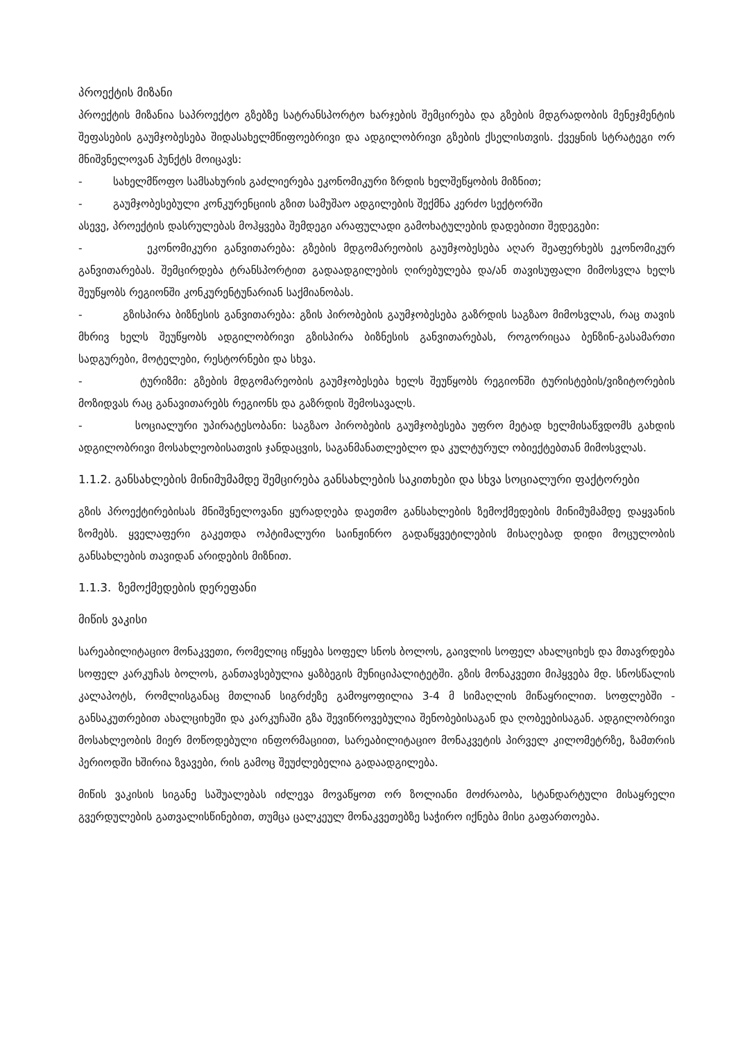პროექტის მიზანი
პროექტის მიზანია საპროექტო გზებზე სატრანსპორტო ხარჯების შემცირება და გზების მდგრადობის მენეჯმენტის შეფასების გაუმჯობესება შიდასახელმწიფოებრივი და ადგილობრივი გზების ქსელისთვის. ქვეყნის სტრატეგი ორ მნიშვნელოვან პუნქტს მოიცავს:
- სახელმწოფო სამსახურის გაძლიერება ეკონომიკური ზრდის ხელშეწყობის მიზნით;
- გაუმჯობესებული კონკურენციის გზით სამუშაო ადგილების შექმნა კერძო სექტორში
ასევე, პროექტის დასრულებას მოჰყვება შემდეგი არაფულადი გამოხატულების დადებითი შედეგები:
- ეკონომიკური განვითარება: გზების მდგომარეობის გაუმჯობესება აღარ შეაფერხებს ეკონომიკურ განვითარებას. შემცირდება ტრანსპორტით გადაადგილების ღირებულება და/ან თავისუფალი მიმოსვლა ხელს შეუწყობს რეგიონში კონკურენტუნარიან საქმიანობას.
- გზისპირა ბიზნესის განვითარება: გზის პირობების გაუმჯობესება გაზრდის საგზაო მიმოსვლას, რაც თავის მხრივ ხელს შეუწყობს ადგილობრივი გზისპირა ბიზნესის განვითარებას, როგორიცაა ბენზინ-გასამართი სადგურები, მოტელები, რესტორნები და სხვა.
- ტურიზმი: გზების მდგომარეობის გაუმჯობესება ხელს შეუწყობს რეგიონში ტურისტების/ვიზიტორების მოზიდვას რაც განავითარებს რეგიონს და გაზრდის შემოსავალს.
- სოციალური უპირატესობანი: საგზაო პირობების გაუმჯობესება უფრო მეტად ხელმისაწვდომს გახდის ადგილობრივი მოსახლეობისათვის ჯანდაცვის, საგანმანათლებლო და კულტურულ ობიექტებთან მიმოსვლას.
1.1.2. განსახლების მინიმუმამდე შემცირება განსახლების საკითხები და სხვა სოციალური ფაქტორები
გზის პროექტირებისას მნიშვნელოვანი ყურადღება დაეთმო განსახლების ზემოქმედების მინიმუმამდე დაყვანის ზომებს. ყველაფერი გაკეთდა ოპტიმალური საინჟინრო გადაწყვეტილების მისაღებად დიდი მოცულობის განსახლების თავიდან არიდების მიზნით.
1.1.3. ზემოქმედების დერეფანი
მიწის ვაკისი
სარეაბილიტაციო მონაკვეთი, რომელიც იწყება სოფელ სნოს ბოლოს, გაივლის სოფელ ახალციხეს და მთავრდება სოფელ კარკუჩას ბოლოს, განთავსებულია ყაზბეგის მუნიციპალიტეტში. გზის მონაკვეთი მიჰყვება მდ. სნოსწალის კალაპოტს, რომლისგანაც მთლიან სიგრძეზე გამოყოფილია 3-4 მ სიმაღლის მიწაყრილით. სოფლებში - განსაკუთრებით ახალციხეში და კარკუჩაში გზა შევიწროვებულია შენობებისაგან და ღობეებისაგან. ადგილობრივი მოსახლეობის მიერ მოწოდებული ინფორმაციით, სარეაბილიტაციო მონაკვეტის პირველ კილომეტრზე, ზამთრის პერიოდში ხშირია ზვავები, რის გამოც შეუძლებელია გადაადგილება.
მიწის ვაკისის სიგანე საშუალებას იძლევა მოვაწყოთ ორ ზოლიანი მოძრაობა, სტანდარტული მისაყრელი გვერდულების გათვალისწინებით, თუმცა ცალკეულ მონაკვეთებზე საჭირო იქნება მისი გაფართოება.